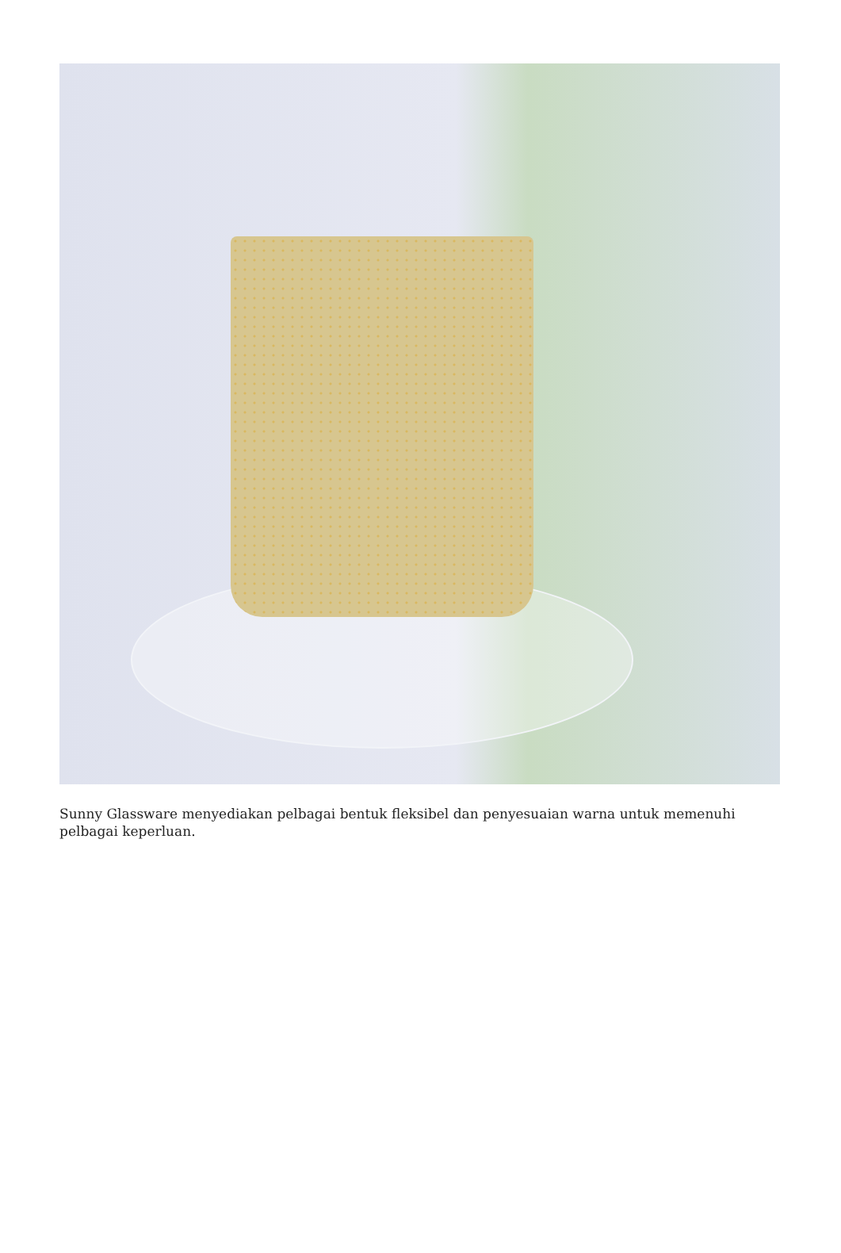Sunny Glassware menyediakan pelbagai bentuk fleksibel dan penyesuaian warna untuk memenuhi pelbagai keperluan.